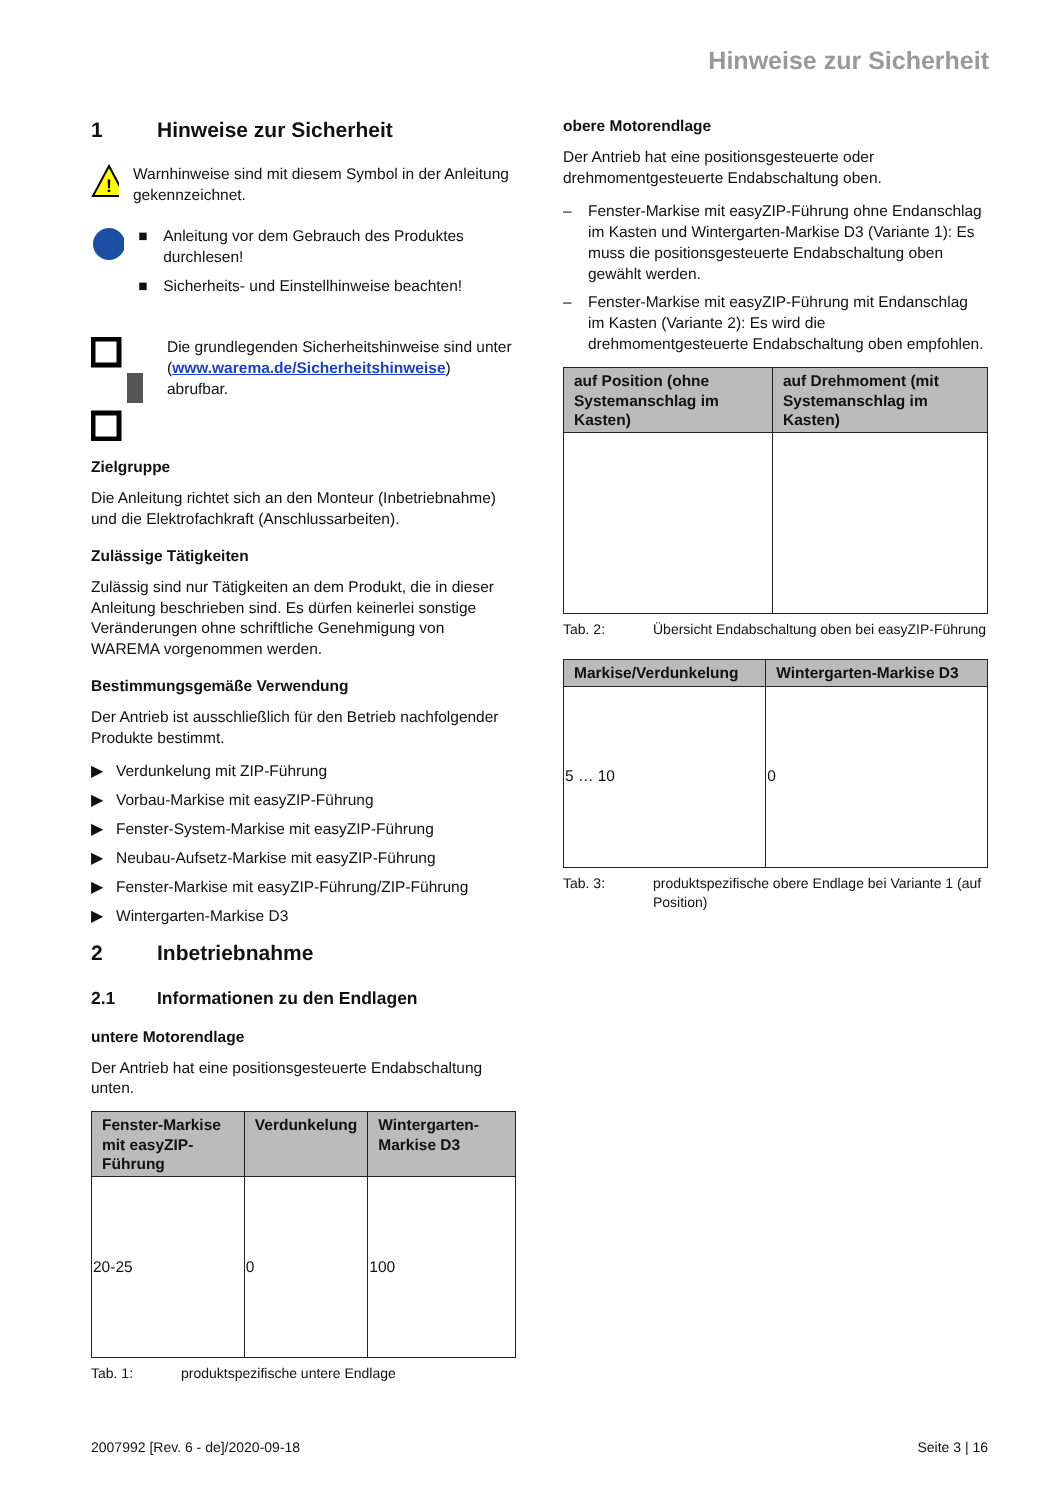Hinweise zur Sicherheit
1 Hinweise zur Sicherheit
!
Warnhinweise sind mit diesem Symbol in der Anleitung gekennzeichnet.
■ Anleitung vor dem Gebrauch des Produktes durchlesen!
■ Sicherheits- und Einstellhinweise beachten!
Die grundlegenden Sicherheitshinweise sind unter (www.warema.de/Sicherheitshinweise) abrufbar.
Zielgruppe
Die Anleitung richtet sich an den Monteur (Inbetriebnahme) und die Elektrofachkraft (Anschlussarbeiten).
Zulässige Tätigkeiten
Zulässig sind nur Tätigkeiten an dem Produkt, die in dieser Anleitung beschrieben sind. Es dürfen keinerlei sonstige Veränderungen ohne schriftliche Genehmigung von WAREMA vorgenommen werden.
Bestimmungsgemäße Verwendung
Der Antrieb ist ausschließlich für den Betrieb nachfolgender Produkte bestimmt.
▶ Verdunkelung mit ZIP-Führung
▶ Vorbau-Markise mit easyZIP-Führung
▶ Fenster-System-Markise mit easyZIP-Führung
▶ Neubau-Aufsetz-Markise mit easyZIP-Führung
▶ Fenster-Markise mit easyZIP-Führung/ZIP-Führung
▶ Wintergarten-Markise D3
2 Inbetriebnahme
2.1 Informationen zu den Endlagen
untere Motorendlage
Der Antrieb hat eine positionsgesteuerte Endabschaltung unten.
| Fenster-Markise mit easyZIP-Führung | Verdunkelung | Wintergarten-Markise D3 |
| --- | --- | --- |
| 20-25 | 0 | 100 |
Tab. 1: produktspezifische untere Endlage
obere Motorendlage
Der Antrieb hat eine positionsgesteuerte oder drehmomentgesteuerte Endabschaltung oben.
– Fenster-Markise mit easyZIP-Führung ohne Endanschlag im Kasten und Wintergarten-Markise D3 (Variante 1): Es muss die positionsgesteuerte Endabschaltung oben gewählt werden.
– Fenster-Markise mit easyZIP-Führung mit Endanschlag im Kasten (Variante 2): Es wird die drehmomentgesteuerte Endabschaltung oben empfohlen.
| auf Position (ohne Systemanschlag im Kasten) | auf Drehmoment (mit Systemanschlag im Kasten) |
| --- | --- |
Tab. 2: Übersicht Endabschaltung oben bei easyZIP-Führung
| Markise/Verdunkelung | Wintergarten-Markise D3 |
| --- | --- |
| 5 … 10 | 0 |
Tab. 3: produktspezifische obere Endlage bei Variante 1 (auf Position)
2007992 [Rev. 6 - de]/2020-09-18 Seite 3 | 16